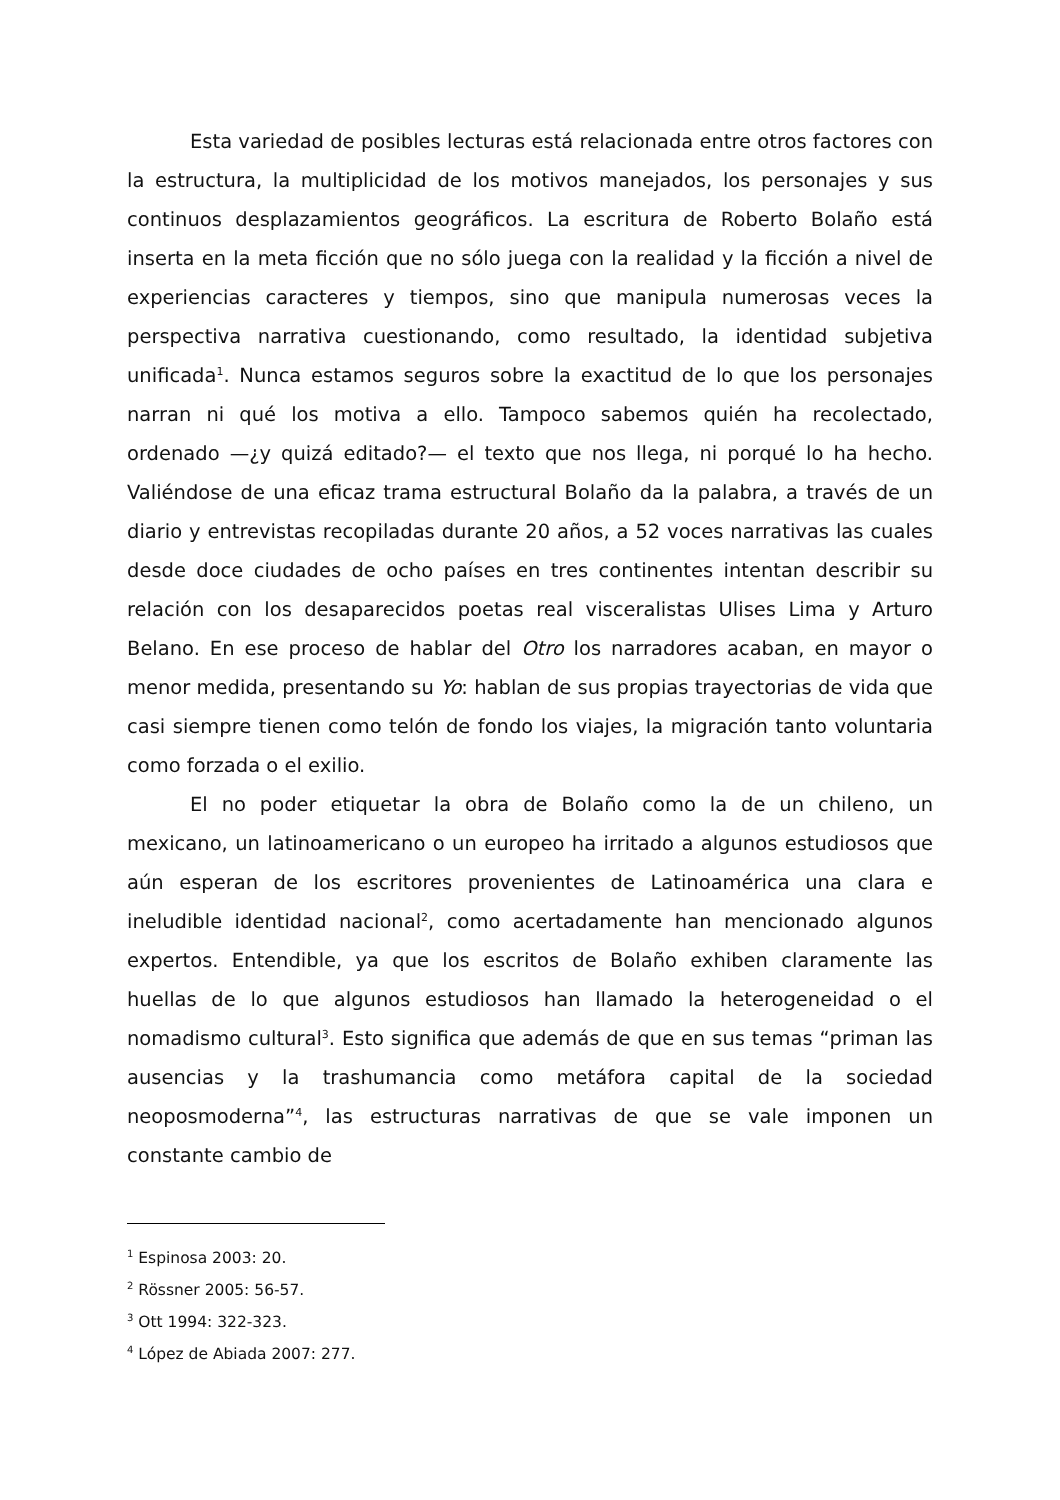Esta variedad de posibles lecturas está relacionada entre otros factores con la estructura, la multiplicidad de los motivos manejados, los personajes y sus continuos desplazamientos geográficos. La escritura de Roberto Bolaño está inserta en la meta ficción que no sólo juega con la realidad y la ficción a nivel de experiencias caracteres y tiempos, sino que manipula numerosas veces la perspectiva narrativa cuestionando, como resultado, la identidad subjetiva unificada<sup>1</sup>. Nunca estamos seguros sobre la exactitud de lo que los personajes narran ni qué los motiva a ello. Tampoco sabemos quién ha recolectado, ordenado —¿y quizá editado?— el texto que nos llega, ni porqué lo ha hecho. Valiéndose de una eficaz trama estructural Bolaño da la palabra, a través de un diario y entrevistas recopiladas durante 20 años, a 52 voces narrativas las cuales desde doce ciudades de ocho países en tres continentes intentan describir su relación con los desaparecidos poetas real visceralistas Ulises Lima y Arturo Belano. En ese proceso de hablar del Otro los narradores acaban, en mayor o menor medida, presentando su Yo: hablan de sus propias trayectorias de vida que casi siempre tienen como telón de fondo los viajes, la migración tanto voluntaria como forzada o el exilio.
El no poder etiquetar la obra de Bolaño como la de un chileno, un mexicano, un latinoamericano o un europeo ha irritado a algunos estudiosos que aún esperan de los escritores provenientes de Latinoamérica una clara e ineludible identidad nacional<sup>2</sup>, como acertadamente han mencionado algunos expertos. Entendible, ya que los escritos de Bolaño exhiben claramente las huellas de lo que algunos estudiosos han llamado la heterogeneidad o el nomadismo cultural<sup>3</sup>. Esto significa que además de que en sus temas “priman las ausencias y la trashumancia como metáfora capital de la sociedad neoposmoderna”<sup>4</sup>, las estructuras narrativas de que se vale imponen un constante cambio de
<sup>1</sup> Espinosa 2003: 20.
<sup>2</sup> Rössner 2005: 56-57.
<sup>3</sup> Ott 1994: 322-323.
<sup>4</sup> López de Abiada 2007: 277.